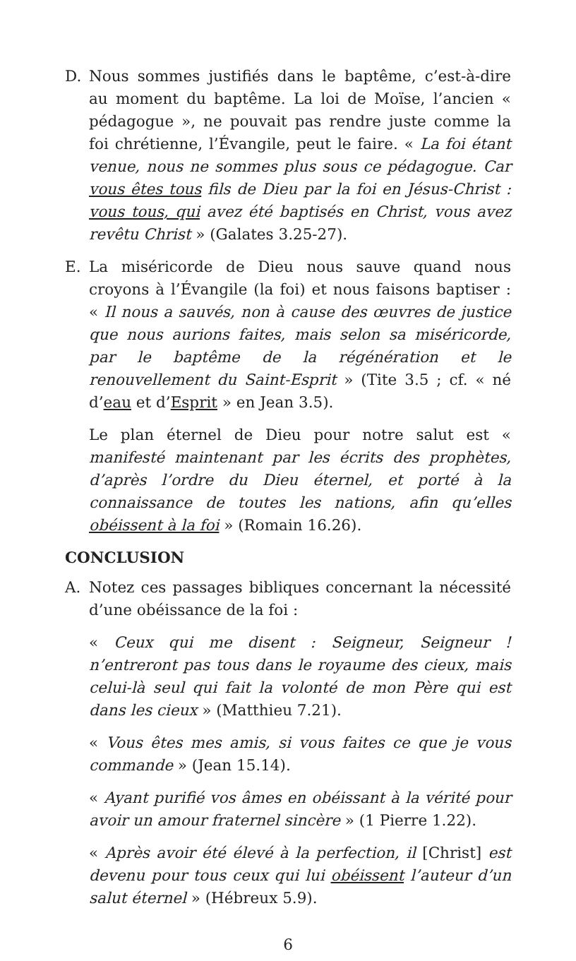D. Nous sommes justifiés dans le baptême, c’est-à-dire au moment du baptême. La loi de Moïse, l’ancien « pédagogue », ne pouvait pas rendre juste comme la foi chrétienne, l’Évangile, peut le faire. « La foi étant venue, nous ne sommes plus sous ce pédagogue. Car vous êtes tous fils de Dieu par la foi en Jésus-Christ : vous tous, qui avez été baptisés en Christ, vous avez revêtu Christ » (Galates 3.25-27).
E. La miséricorde de Dieu nous sauve quand nous croyons à l’Évangile (la foi) et nous faisons baptiser : « Il nous a sauvés, non à cause des œuvres de justice que nous aurions faites, mais selon sa miséricorde, par le baptême de la régénération et le renouvellement du Saint-Esprit » (Tite 3.5 ; cf. « né d’eau et d’Esprit » en Jean 3.5).
Le plan éternel de Dieu pour notre salut est « manifesté maintenant par les écrits des prophètes, d’après l’ordre du Dieu éternel, et porté à la connaissance de toutes les nations, afin qu’elles obéissent à la foi » (Romain 16.26).
CONCLUSION
A. Notez ces passages bibliques concernant la nécessité d’une obéissance de la foi :
« Ceux qui me disent : Seigneur, Seigneur ! n’entreront pas tous dans le royaume des cieux, mais celui-là seul qui fait la volonté de mon Père qui est dans les cieux » (Matthieu 7.21).
« Vous êtes mes amis, si vous faites ce que je vous commande » (Jean 15.14).
« Ayant purifié vos âmes en obéissant à la vérité pour avoir un amour fraternel sincère » (1 Pierre 1.22).
« Après avoir été élevé à la perfection, il [Christ] est devenu pour tous ceux qui lui obéissent l’auteur d’un salut éternel » (Hébreux 5.9).
6